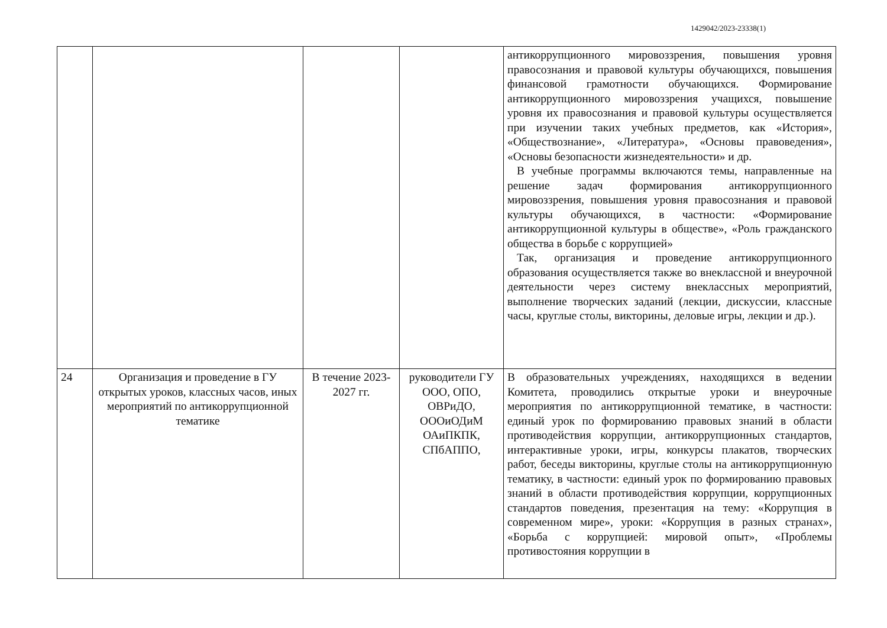1429042/2023-23338(1)
| | | | | антикоррупционного мировоззрения, повышения уровня правосознания и правовой культуры обучающихся, повышения финансовой грамотности обучающихся. Формирование антикоррупционного мировоззрения учащихся, повышение уровня их правосознания и правовой культуры осуществляется при изучении таких учебных предметов, как «История», «Обществознание», «Литература», «Основы правоведения», «Основы безопасности жизнедеятельности» и др. В учебные программы включаются темы, направленные на решение задач формирования антикоррупционного мировоззрения, повышения уровня правосознания и правовой культуры обучающихся, в частности: «Формирование антикоррупционной культуры в обществе», «Роль гражданского общества в борьбе с коррупцией» Так, организация и проведение антикоррупционного образования осуществляется также во внеклассной и внеурочной деятельности через систему внеклассных мероприятий, выполнение творческих заданий (лекции, дискуссии, классные часы, круглые столы, викторины, деловые игры, лекции и др.). |
| 24 | Организация и проведение в ГУ открытых уроков, классных часов, иных мероприятий по антикоррупционной тематике | В течение 2023-2027 гг. | руководители ГУ ООО, ОПО, ОВРиДО, ОООиОДиМ ОАиПКПК, СПбАППО, | В образовательных учреждениях, находящихся в ведении Комитета, проводились открытые уроки и внеурочные мероприятия по антикоррупционной тематике, в частности: единый урок по формированию правовых знаний в области противодействия коррупции, антикоррупционных стандартов, интерактивные уроки, игры, конкурсы плакатов, творческих работ, беседы викторины, круглые столы на антикоррупционную тематику, в частности: единый урок по формированию правовых знаний в области противодействия коррупции, коррупционных стандартов поведения, презентация на тему: «Коррупция в современном мире», уроки: «Коррупция в разных странах», «Борьба с коррупцией: мировой опыт», «Проблемы противостояния коррупции в |